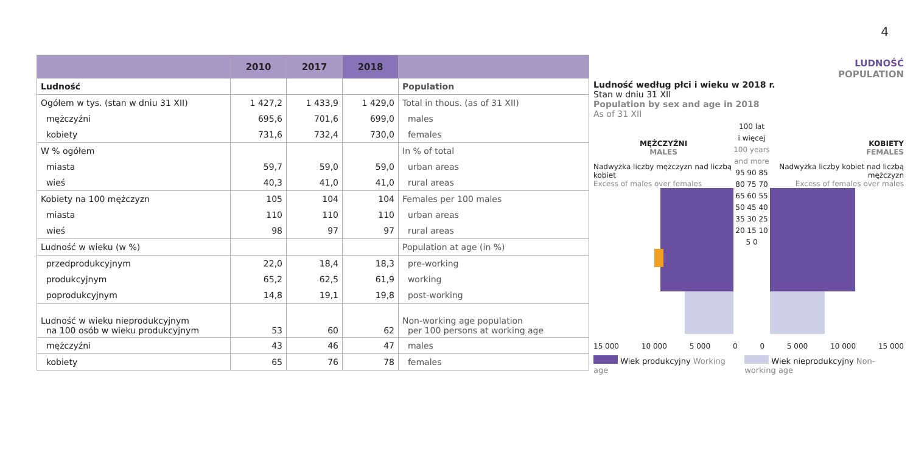4
| | 2010 | 2017 | 2018 | |
| --- | --- | --- | --- | --- |
| Ludność | | | | Population |
| Ogółem w tys. (stan w dniu 31 XII) | 1 427,2 | 1 433,9 | 1 429,0 | Total in thous. (as of 31 XII) |
| mężczyźni | 695,6 | 701,6 | 699,0 | males |
| kobiety | 731,6 | 732,4 | 730,0 | females |
| W % ogółem | | | | In % of total |
| miasta | 59,7 | 59,0 | 59,0 | urban areas |
| wieś | 40,3 | 41,0 | 41,0 | rural areas |
| Kobiety na 100 mężczyzn | 105 | 104 | 104 | Females per 100 males |
| miasta | 110 | 110 | 110 | urban areas |
| wieś | 98 | 97 | 97 | rural areas |
| Ludność w wieku (w %) | | | | Population at age (in %) |
| przedprodukcyjnym | 22,0 | 18,4 | 18,3 | pre-working |
| produkcyjnym | 65,2 | 62,5 | 61,9 | working |
| poprodukcyjnym | 14,8 | 19,1 | 19,8 | post-working |
| Ludność w wieku nieprodukcyjnym na 100 osób w wieku produkcyjnym | 53 | 60 | 62 | Non-working age population per 100 persons at working age |
| mężczyźni | 43 | 46 | 47 | males |
| kobiety | 65 | 76 | 78 | females |
LUDNOŚĆ
POPULATION
Ludność według płci i wieku w 2018 r.
Stan w dniu 31 XII
Population by sex and age in 2018
As of 31 XII
MĘŻCZYŹNI
MALES
Nadwyżka liczby mężczyzn nad liczbą kobiet
Excess of males over females
100 lat
i więcej
100 years and more
95 90 85 80 75 70 65 60 55 50 45 40 35 30 25 20 15 10 5 0
KOBIETY
FEMALES
Nadwyżka liczby kobiet nad liczbą mężczyzn
Excess of females over males
15 000 10 000 5 000 0 0 5 000 10 000 15 000
Wiek produkcyjny Working age Wiek nieprodukcyjny Non-working age